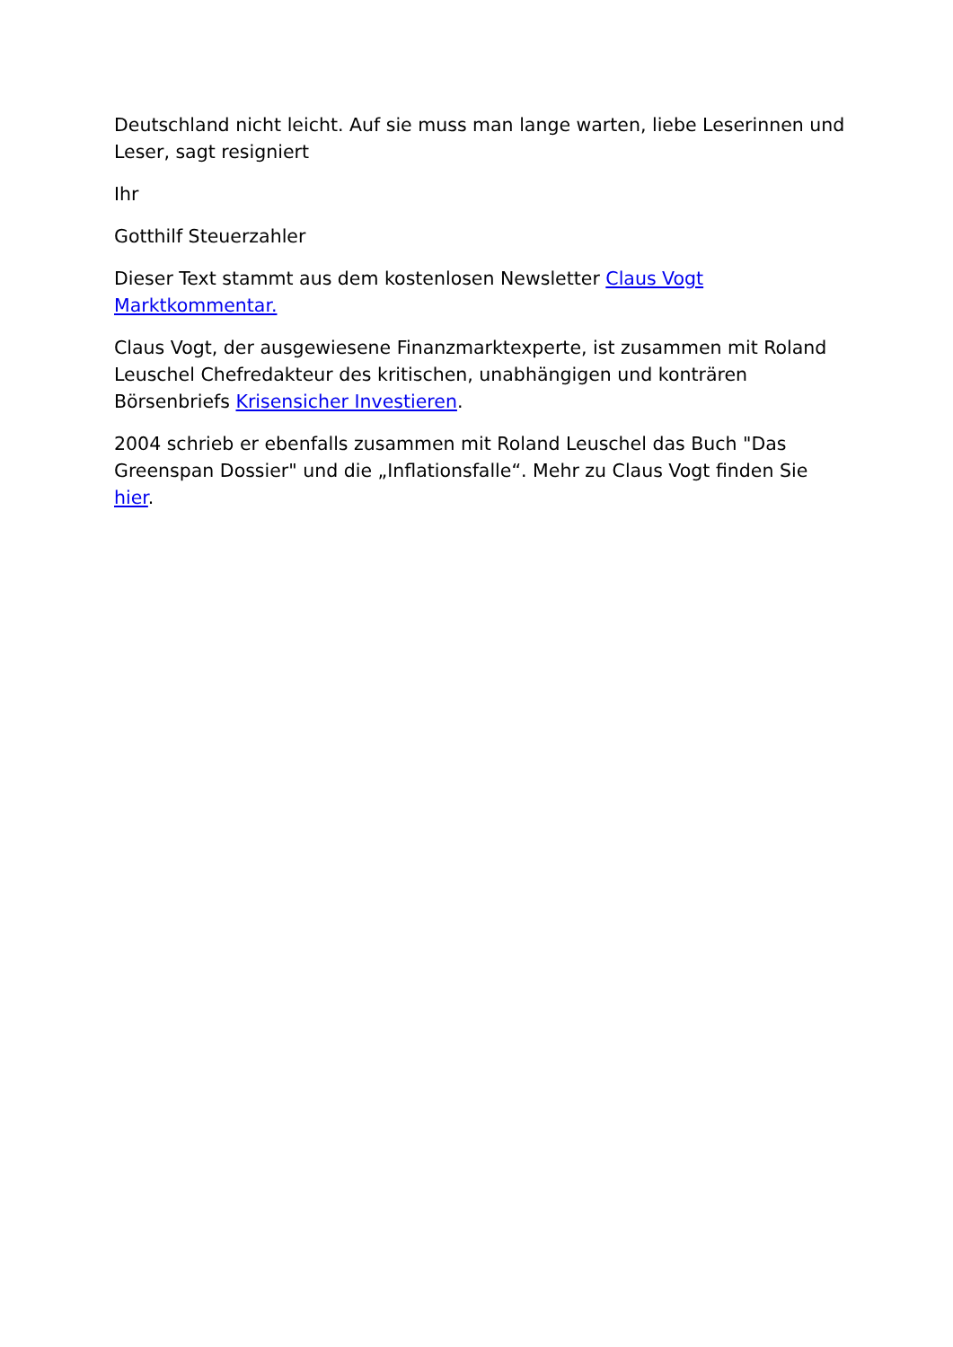Deutschland nicht leicht. Auf sie muss man lange warten, liebe Leserinnen und Leser, sagt resigniert
Ihr
Gotthilf Steuerzahler
Dieser Text stammt aus dem kostenlosen Newsletter Claus Vogt Marktkommentar.
Claus Vogt, der ausgewiesene Finanzmarktexperte, ist zusammen mit Roland Leuschel Chefredakteur des kritischen, unabhängigen und konträren Börsenbriefs Krisensicher Investieren.
2004 schrieb er ebenfalls zusammen mit Roland Leuschel das Buch "Das Greenspan Dossier" und die „Inflationsfalle“. Mehr zu Claus Vogt finden Sie hier.